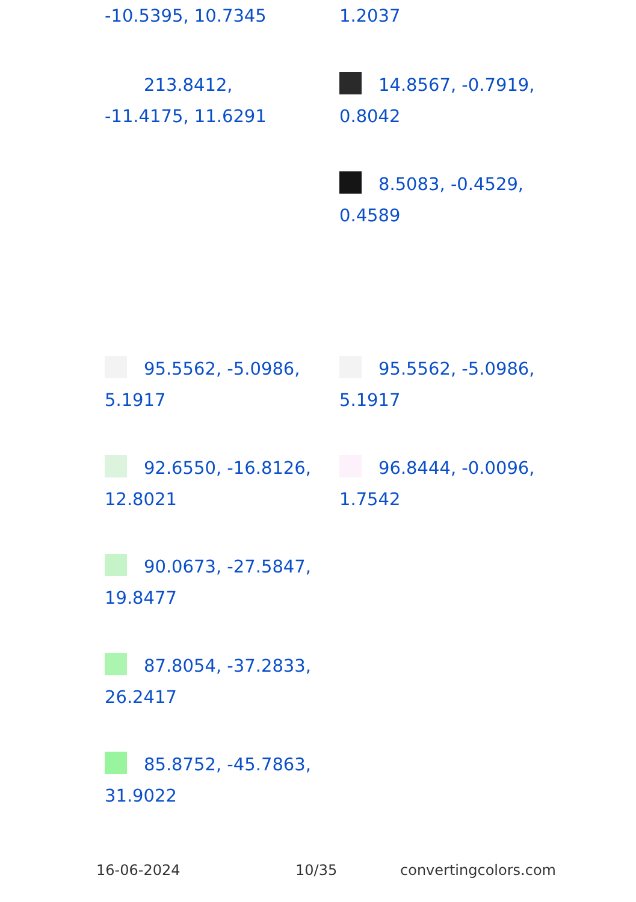-10.5395, 10.7345 1.2037
213.8412, -11.4175, 11.6291
14.8567, -0.7919, 0.8042
8.5083, -0.4529, 0.4589
95.5562, -5.0986, 5.1917
95.5562, -5.0986, 5.1917
92.6550, -16.8126, 12.8021
96.8444, -0.0096, 1.7542
90.0673, -27.5847, 19.8477
87.8054, -37.2833, 26.2417
85.8752, -45.7863, 31.9022
16-06-2024 10/35 convertingcolors.com